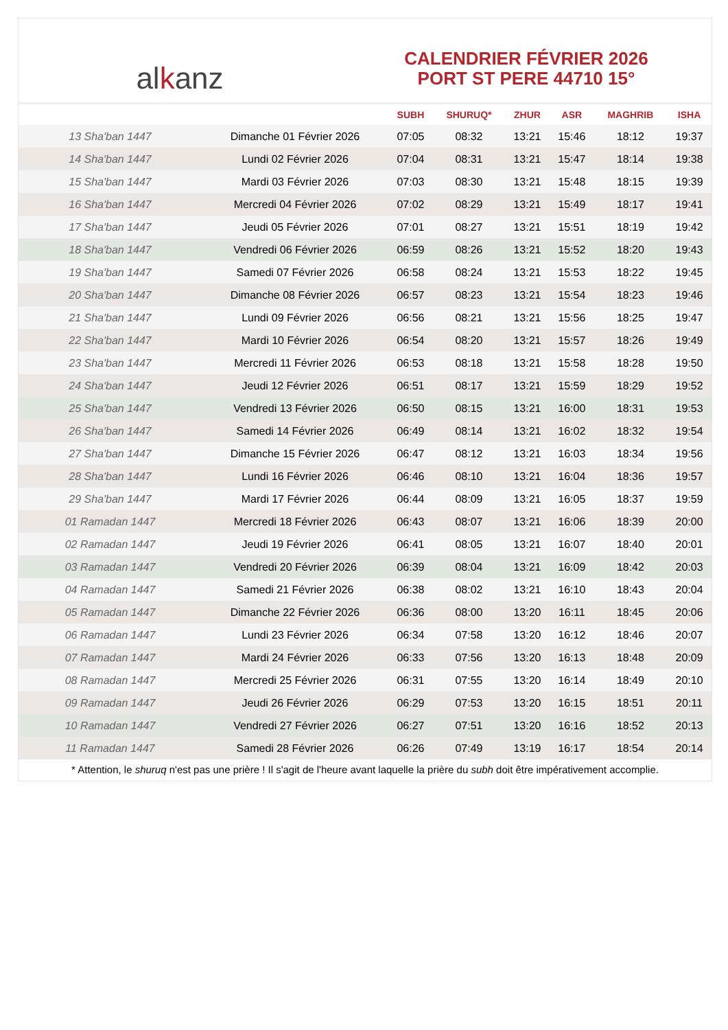al k anz
CALENDRIER FÉVRIER 2026
PORT ST PERE 44710 15°
| | | SUBH | SHURUQ* | ZHUR | ASR | MAGHRIB | ISHA |
| --- | --- | --- | --- | --- | --- | --- | --- |
| 13 Sha'ban 1447 | Dimanche 01 Février 2026 | 07:05 | 08:32 | 13:21 | 15:46 | 18:12 | 19:37 |
| 14 Sha'ban 1447 | Lundi 02 Février 2026 | 07:04 | 08:31 | 13:21 | 15:47 | 18:14 | 19:38 |
| 15 Sha'ban 1447 | Mardi 03 Février 2026 | 07:03 | 08:30 | 13:21 | 15:48 | 18:15 | 19:39 |
| 16 Sha'ban 1447 | Mercredi 04 Février 2026 | 07:02 | 08:29 | 13:21 | 15:49 | 18:17 | 19:41 |
| 17 Sha'ban 1447 | Jeudi 05 Février 2026 | 07:01 | 08:27 | 13:21 | 15:51 | 18:19 | 19:42 |
| 18 Sha'ban 1447 | Vendredi 06 Février 2026 | 06:59 | 08:26 | 13:21 | 15:52 | 18:20 | 19:43 |
| 19 Sha'ban 1447 | Samedi 07 Février 2026 | 06:58 | 08:24 | 13:21 | 15:53 | 18:22 | 19:45 |
| 20 Sha'ban 1447 | Dimanche 08 Février 2026 | 06:57 | 08:23 | 13:21 | 15:54 | 18:23 | 19:46 |
| 21 Sha'ban 1447 | Lundi 09 Février 2026 | 06:56 | 08:21 | 13:21 | 15:56 | 18:25 | 19:47 |
| 22 Sha'ban 1447 | Mardi 10 Février 2026 | 06:54 | 08:20 | 13:21 | 15:57 | 18:26 | 19:49 |
| 23 Sha'ban 1447 | Mercredi 11 Février 2026 | 06:53 | 08:18 | 13:21 | 15:58 | 18:28 | 19:50 |
| 24 Sha'ban 1447 | Jeudi 12 Février 2026 | 06:51 | 08:17 | 13:21 | 15:59 | 18:29 | 19:52 |
| 25 Sha'ban 1447 | Vendredi 13 Février 2026 | 06:50 | 08:15 | 13:21 | 16:00 | 18:31 | 19:53 |
| 26 Sha'ban 1447 | Samedi 14 Février 2026 | 06:49 | 08:14 | 13:21 | 16:02 | 18:32 | 19:54 |
| 27 Sha'ban 1447 | Dimanche 15 Février 2026 | 06:47 | 08:12 | 13:21 | 16:03 | 18:34 | 19:56 |
| 28 Sha'ban 1447 | Lundi 16 Février 2026 | 06:46 | 08:10 | 13:21 | 16:04 | 18:36 | 19:57 |
| 29 Sha'ban 1447 | Mardi 17 Février 2026 | 06:44 | 08:09 | 13:21 | 16:05 | 18:37 | 19:59 |
| 01 Ramadan 1447 | Mercredi 18 Février 2026 | 06:43 | 08:07 | 13:21 | 16:06 | 18:39 | 20:00 |
| 02 Ramadan 1447 | Jeudi 19 Février 2026 | 06:41 | 08:05 | 13:21 | 16:07 | 18:40 | 20:01 |
| 03 Ramadan 1447 | Vendredi 20 Février 2026 | 06:39 | 08:04 | 13:21 | 16:09 | 18:42 | 20:03 |
| 04 Ramadan 1447 | Samedi 21 Février 2026 | 06:38 | 08:02 | 13:21 | 16:10 | 18:43 | 20:04 |
| 05 Ramadan 1447 | Dimanche 22 Février 2026 | 06:36 | 08:00 | 13:20 | 16:11 | 18:45 | 20:06 |
| 06 Ramadan 1447 | Lundi 23 Février 2026 | 06:34 | 07:58 | 13:20 | 16:12 | 18:46 | 20:07 |
| 07 Ramadan 1447 | Mardi 24 Février 2026 | 06:33 | 07:56 | 13:20 | 16:13 | 18:48 | 20:09 |
| 08 Ramadan 1447 | Mercredi 25 Février 2026 | 06:31 | 07:55 | 13:20 | 16:14 | 18:49 | 20:10 |
| 09 Ramadan 1447 | Jeudi 26 Février 2026 | 06:29 | 07:53 | 13:20 | 16:15 | 18:51 | 20:11 |
| 10 Ramadan 1447 | Vendredi 27 Février 2026 | 06:27 | 07:51 | 13:20 | 16:16 | 18:52 | 20:13 |
| 11 Ramadan 1447 | Samedi 28 Février 2026 | 06:26 | 07:49 | 13:19 | 16:17 | 18:54 | 20:14 |
* Attention, le shuruq n'est pas une prière ! Il s'agit de l'heure avant laquelle la prière du subh doit être impérativement accomplie.